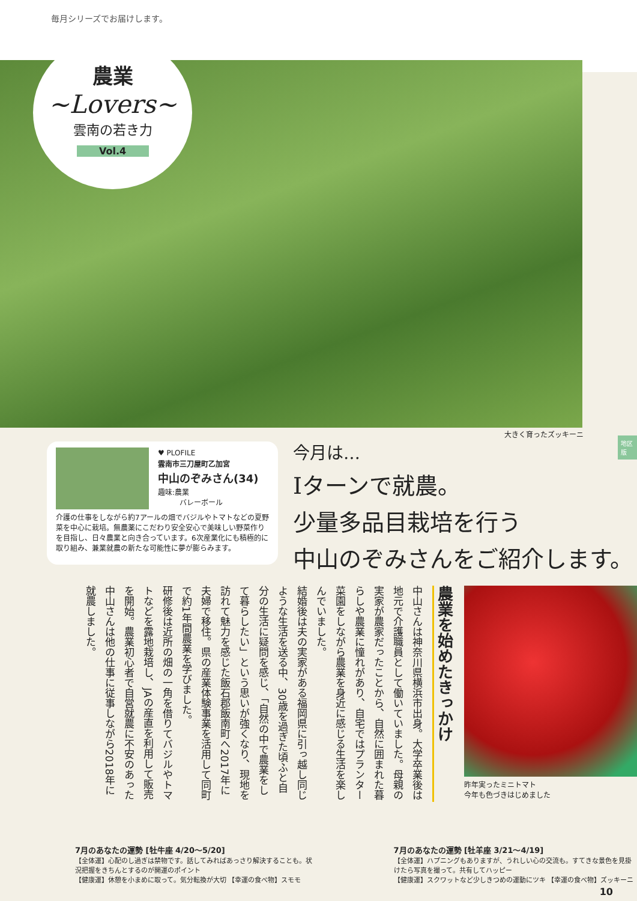毎月シリーズでお届けします。
農業
~Lovers~
雲南の若き力
Vol.4
大きく育ったズッキーニ
地区版
♥ PLOFILE
雲南市三刀屋町乙加宮
中山のぞみさん(34)
趣味:農業
　　　バレーボール
介護の仕事をしながら約7アールの畑でバジルやトマトなどの夏野菜を中心に栽培。無農薬にこだわり安全安心で美味しい野菜作りを目指し、日々農業と向き合っています。6次産業化にも積極的に取り組み、兼業就農の新たな可能性に夢が膨らみます。
今月は…
Iターンで就農。
少量多品目栽培を行う
中山のぞみさんをご紹介します。
農業を始めたきっかけ
中山さんは神奈川県横浜市出身。大学卒業後は地元で介護職員として働いていました。母親の実家が農家だったことから、自然に囲まれた暮らしや農業に憧れがあり、自宅ではプランター菜園をしながら農業を身近に感じる生活を楽しんでいました。
結婚後は夫の実家がある福岡県に引っ越し同じような生活を送る中、30歳を過ぎた頃ふと自分の生活に疑問を感じ、「自然の中で農業をして暮らしたい」という思いが強くなり、現地を訪れて魅力を感じた飯石郡飯南町へ2017年に夫婦で移住。県の産業体験事業を活用して同町で約1年間農業を学びました。
研修後は近所の畑の一角を借りてバジルやトマトなどを露地栽培し、JAの産直を利用して販売を開始。農業初心者で自営就農に不安のあった中山さんは他の仕事に従事しながら2018年に就農しました。
昨年実ったミニトマト
今年も色づきはじめました
7月のあなたの運勢 [牡牛座 4/20〜5/20]
【全体運】心配のし過ぎは禁物です。話してみればあっさり解決することも。状況把握をきちんとするのが開運のポイント
【健康運】休憩を小まめに取って。気分転換が大切 【幸運の食べ物】スモモ
7月のあなたの運勢 [牡羊座 3/21〜4/19]
【全体運】ハプニングもありますが、うれしい心の交流も。すてきな景色を見掛けたら写真を撮って。共有してハッピー
【健康運】スクワットなど少しきつめの運動にツキ 【幸運の食べ物】ズッキーニ
10